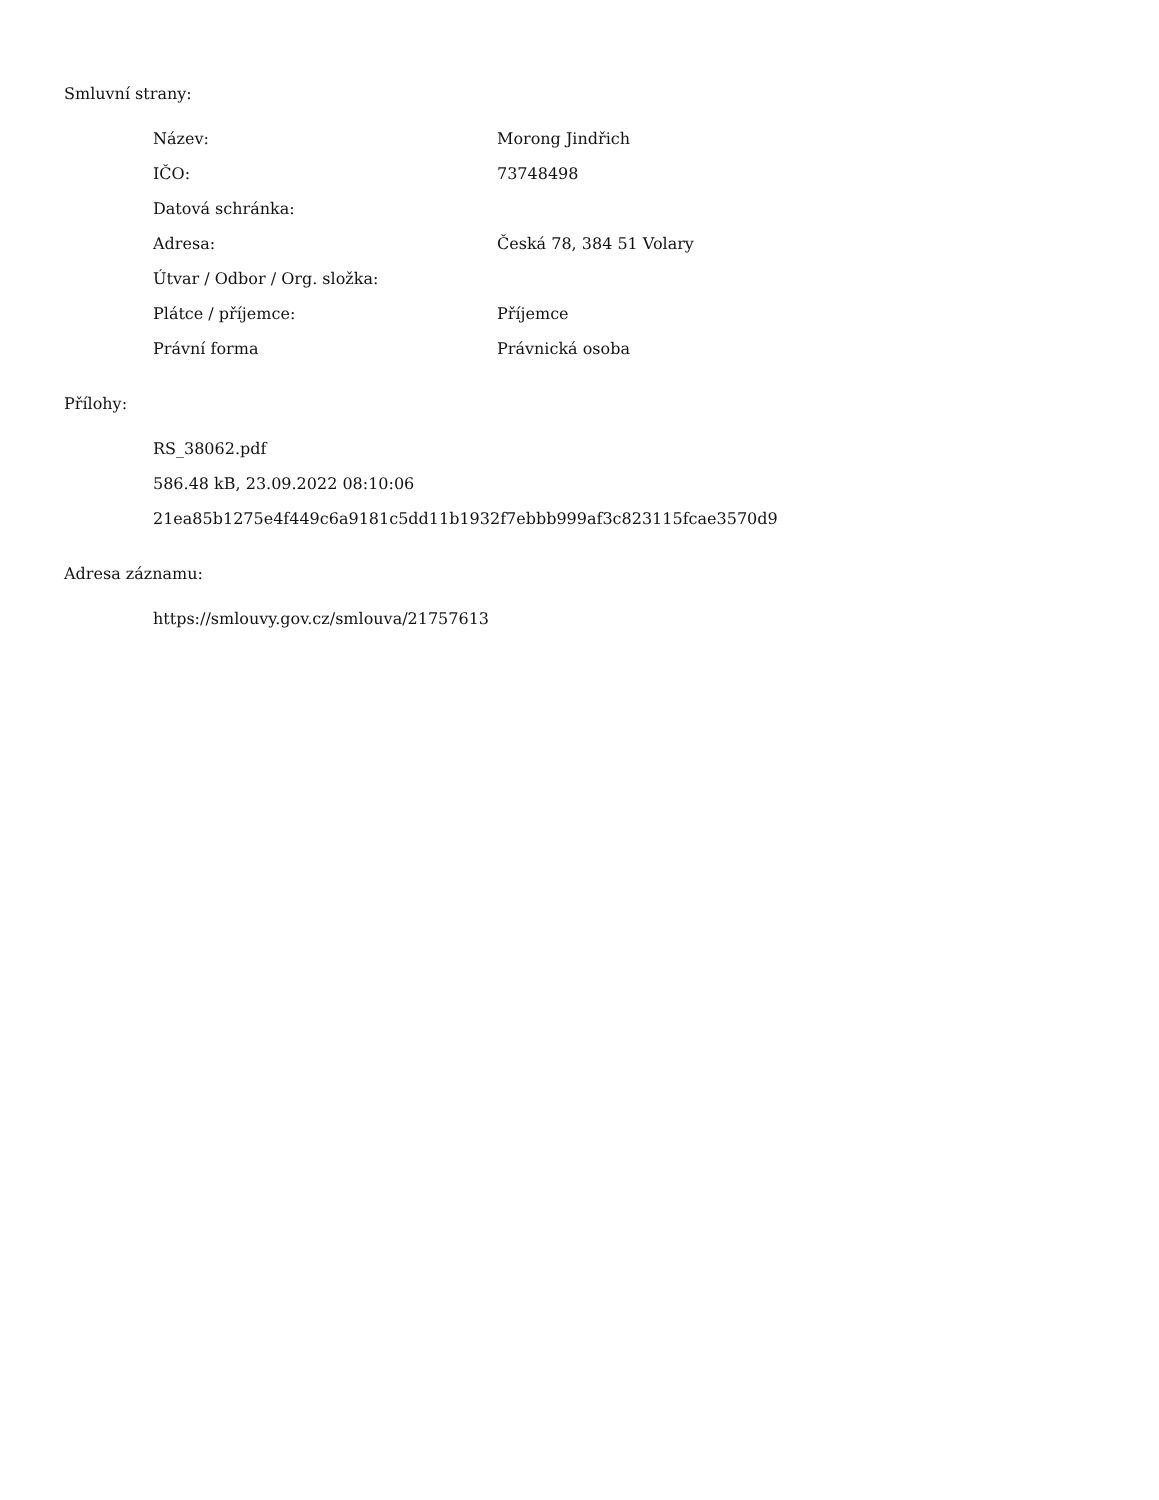Smluvní strany:
| Název: | Morong Jindřich |
| IČO: | 73748498 |
| Datová schránka: | |
| Adresa: | Česká 78, 384 51 Volary |
| Útvar / Odbor / Org. složka: | |
| Plátce / příjemce: | Příjemce |
| Právní forma | Právnická osoba |
Přílohy:
RS_38062.pdf
586.48 kB, 23.09.2022 08:10:06
21ea85b1275e4f449c6a9181c5dd11b1932f7ebbb999af3c823115fcae3570d9
Adresa záznamu:
https://smlouvy.gov.cz/smlouva/21757613